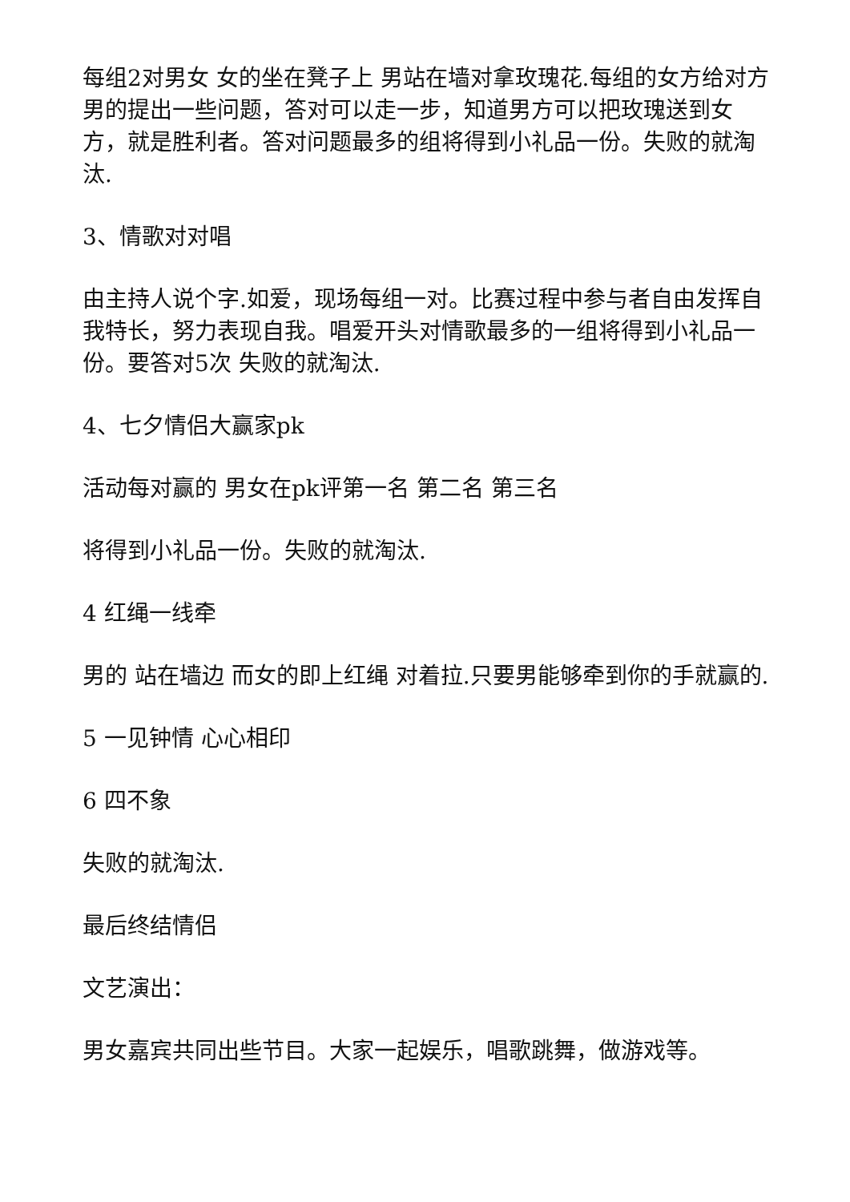每组2对男女 女的坐在凳子上 男站在墙对拿玫瑰花.每组的女方给对方男的提出一些问题，答对可以走一步，知道男方可以把玫瑰送到女方，就是胜利者。答对问题最多的组将得到小礼品一份。失败的就淘汰.
3、情歌对对唱
由主持人说个字.如爱，现场每组一对。比赛过程中参与者自由发挥自我特长，努力表现自我。唱爱开头对情歌最多的一组将得到小礼品一份。要答对5次 失败的就淘汰.
4、七夕情侣大赢家pk
活动每对赢的 男女在pk评第一名 第二名 第三名
将得到小礼品一份。失败的就淘汰.
4 红绳一线牵
男的 站在墙边 而女的即上红绳 对着拉.只要男能够牵到你的手就赢的.
5 一见钟情 心心相印
6 四不象
失败的就淘汰.
最后终结情侣
文艺演出：
男女嘉宾共同出些节目。大家一起娱乐，唱歌跳舞，做游戏等。